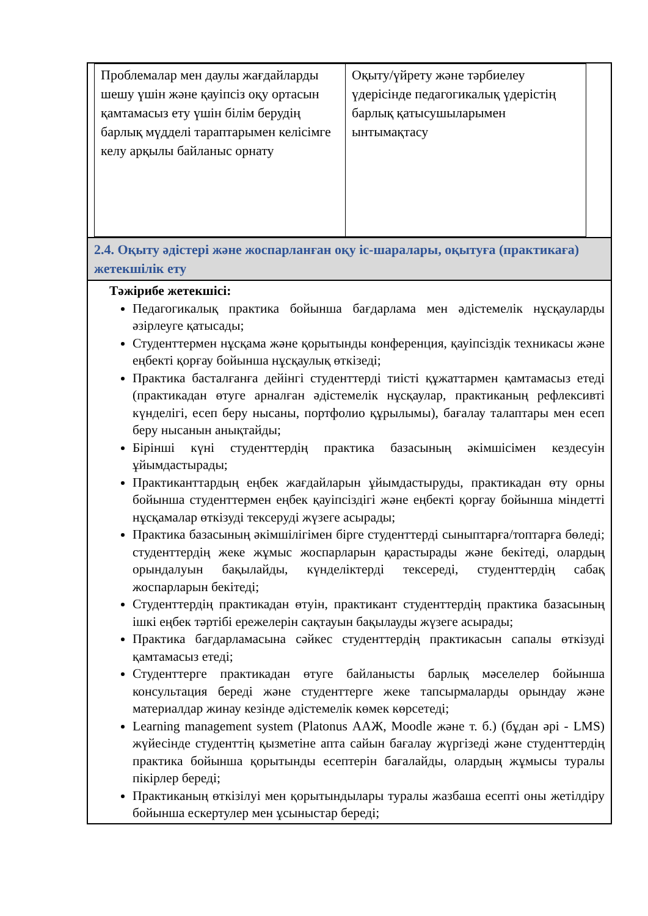| Проблемалар мен даулы жағдайларды шешу үшін және қауіпсіз оқу ортасын қамтамасыз ету үшін білім берудің барлық мүдделі тараптарымен келісімге келу арқылы байланыс орнату | Оқыту/үйрету және тәрбиелеу үдерісінде педагогикалық үдерістің барлық қатысушыларымен ынтымақтасу |
2.4. Оқыту әдістері және жоспарланған оқу іс-шаралары, оқытуға (практикаға) жетекшілік ету
Тәжірибе жетекшісі:
Педагогикалық практика бойынша бағдарлама мен әдістемелік нұсқауларды әзірлеуге қатысады;
Студенттермен нұсқама және қорытынды конференция, қауіпсіздік техникасы және еңбекті қорғау бойынша нұсқаулық өткізеді;
Практика басталғанға дейінгі студенттерді тиісті құжаттармен қамтамасыз етеді (практикадан өтуге арналған әдістемелік нұсқаулар, практиканың рефлексивті күнделігі, есеп беру нысаны, портфолио құрылымы), бағалау талаптары мен есеп беру нысанын анықтайды;
Бірінші күні студенттердің практика базасының әкімшісімен кездесуін ұйымдастырады;
Практиканттардың еңбек жағдайларын ұйымдастыруды, практикадан өту орны бойынша студенттермен еңбек қауіпсіздігі және еңбекті қорғау бойынша міндетті нұсқамалар өткізуді тексеруді жүзеге асырады;
Практика базасының әкімшілігімен бірге студенттерді сыныптарға/топтарға бөледі; студенттердің жеке жұмыс жоспарларын қарастырады және бекітеді, олардың орындалуын бақылайды, күнделіктерді тексереді, студенттердің сабақ жоспарларын бекітеді;
Студенттердің практикадан өтуін, практикант студенттердің практика базасының ішкі еңбек тәртібі ережелерін сақтауын бақылауды жүзеге асырады;
Практика бағдарламасына сәйкес студенттердің практикасын сапалы өткізуді қамтамасыз етеді;
Студенттерге практикадан өтуге байланысты барлық мәселелер бойынша консультация береді және студенттерге жеке тапсырмаларды орындау және материалдар жинау кезінде әдістемелік көмек көрсетеді;
Learning management system (Platonus ААЖ, Moodle және т. б.) (бұдан әрі - LMS) жүйесінде студенттің қызметіне апта сайын бағалау жүргізеді және студенттердің практика бойынша қорытынды есептерін бағалайды, олардың жұмысы туралы пікірлер береді;
Практиканың өткізілуі мен қорытындылары туралы жазбаша есепті оны жетілдіру бойынша ескертулер мен ұсыныстар береді;